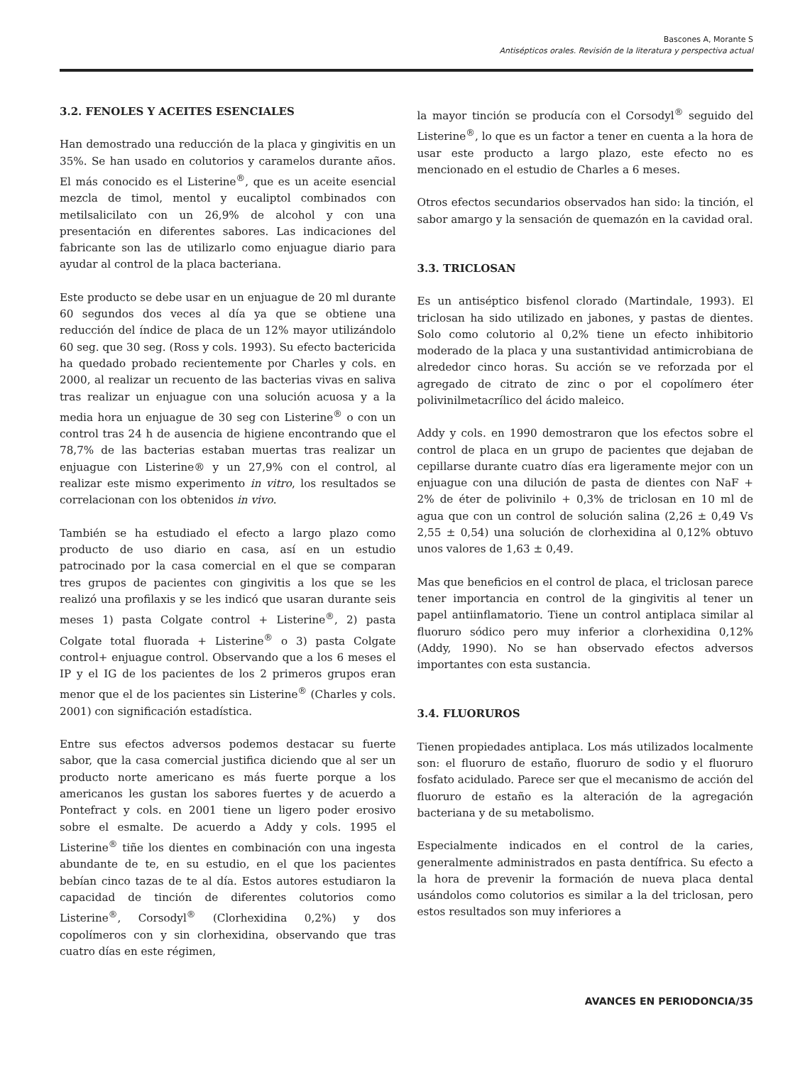Bascones A, Morante S
Antisépticos orales. Revisión de la literatura y perspectiva actual
3.2. FENOLES Y ACEITES ESENCIALES
Han demostrado una reducción de la placa y gingivitis en un 35%. Se han usado en colutorios y caramelos durante años. El más conocido es el Listerine<sup>®</sup>, que es un aceite esencial mezcla de timol, mentol y eucaliptol combinados con metilsalicilato con un 26,9% de alcohol y con una presentación en diferentes sabores. Las indicaciones del fabricante son las de utilizarlo como enjuague diario para ayudar al control de la placa bacteriana.
Este producto se debe usar en un enjuague de 20 ml durante 60 segundos dos veces al día ya que se obtiene una reducción del índice de placa de un 12% mayor utilizándolo 60 seg. que 30 seg. (Ross y cols. 1993). Su efecto bactericida ha quedado probado recientemente por Charles y cols. en 2000, al realizar un recuento de las bacterias vivas en saliva tras realizar un enjuague con una solución acuosa y a la media hora un enjuague de 30 seg con Listerine<sup>®</sup> o con un control tras 24 h de ausencia de higiene encontrando que el 78,7% de las bacterias estaban muertas tras realizar un enjuague con Listerine® y un 27,9% con el control, al realizar este mismo experimento in vitro, los resultados se correlacionan con los obtenidos in vivo.
También se ha estudiado el efecto a largo plazo como producto de uso diario en casa, así en un estudio patrocinado por la casa comercial en el que se comparan tres grupos de pacientes con gingivitis a los que se les realizó una profilaxis y se les indicó que usaran durante seis meses 1) pasta Colgate control + Listerine<sup>®</sup>, 2) pasta Colgate total fluorada + Listerine<sup>®</sup> o 3) pasta Colgate control+ enjuague control. Observando que a los 6 meses el IP y el IG de los pacientes de los 2 primeros grupos eran menor que el de los pacientes sin Listerine<sup>®</sup> (Charles y cols. 2001) con significación estadística.
Entre sus efectos adversos podemos destacar su fuerte sabor, que la casa comercial justifica diciendo que al ser un producto norte americano es más fuerte porque a los americanos les gustan los sabores fuertes y de acuerdo a Pontefract y cols. en 2001 tiene un ligero poder erosivo sobre el esmalte. De acuerdo a Addy y cols. 1995 el Listerine<sup>®</sup> tiñe los dientes en combinación con una ingesta abundante de te, en su estudio, en el que los pacientes bebían cinco tazas de te al día. Estos autores estudiaron la capacidad de tinción de diferentes colutorios como Listerine<sup>®</sup>, Corsodyl<sup>®</sup> (Clorhexidina 0,2%) y dos copolímeros con y sin clorhexidina, observando que tras cuatro días en este régimen,
la mayor tinción se producía con el Corsodyl<sup>®</sup> seguido del Listerine<sup>®</sup>, lo que es un factor a tener en cuenta a la hora de usar este producto a largo plazo, este efecto no es mencionado en el estudio de Charles a 6 meses.
Otros efectos secundarios observados han sido: la tinción, el sabor amargo y la sensación de quemazón en la cavidad oral.
3.3. TRICLOSAN
Es un antiséptico bisfenol clorado (Martindale, 1993). El triclosan ha sido utilizado en jabones, y pastas de dientes. Solo como colutorio al 0,2% tiene un efecto inhibitorio moderado de la placa y una sustantividad antimicrobiana de alrededor cinco horas. Su acción se ve reforzada por el agregado de citrato de zinc o por el copolímero éter polivinilmetacrílico del ácido maleico.
Addy y cols. en 1990 demostraron que los efectos sobre el control de placa en un grupo de pacientes que dejaban de cepillarse durante cuatro días era ligeramente mejor con un enjuague con una dilución de pasta de dientes con NaF + 2% de éter de polivinilo + 0,3% de triclosan en 10 ml de agua que con un control de solución salina (2,26 ± 0,49 Vs 2,55 ± 0,54) una solución de clorhexidina al 0,12% obtuvo unos valores de 1,63 ± 0,49.
Mas que beneficios en el control de placa, el triclosan parece tener importancia en control de la gingivitis al tener un papel antiinflamatorio. Tiene un control antiplaca similar al fluoruro sódico pero muy inferior a clorhexidina 0,12% (Addy, 1990). No se han observado efectos adversos importantes con esta sustancia.
3.4. FLUORUROS
Tienen propiedades antiplaca. Los más utilizados localmente son: el fluoruro de estaño, fluoruro de sodio y el fluoruro fosfato acidulado. Parece ser que el mecanismo de acción del fluoruro de estaño es la alteración de la agregación bacteriana y de su metabolismo.
Especialmente indicados en el control de la caries, generalmente administrados en pasta dentífrica. Su efecto a la hora de prevenir la formación de nueva placa dental usándolos como colutorios es similar a la del triclosan, pero estos resultados son muy inferiores a
AVANCES EN PERIODONCIA/35